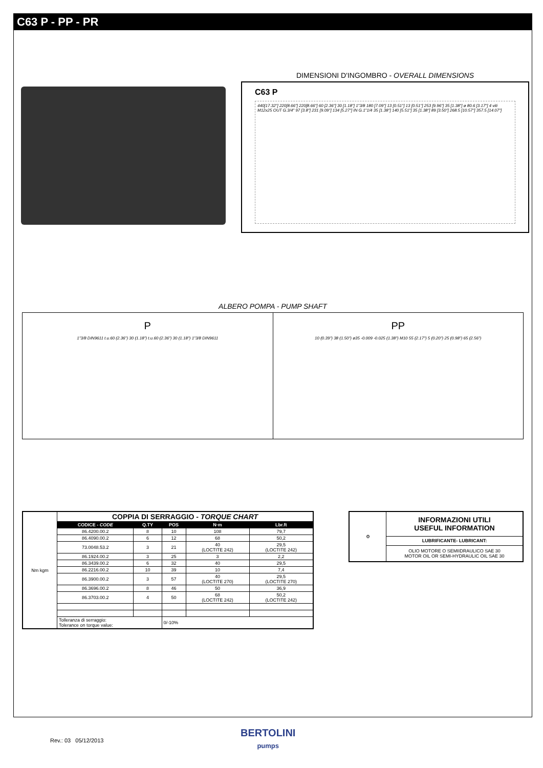C63 P - PP - PR
DIMENSIONI D'INGOMBRO - OVERALL DIMENSIONS
C63 P
440[17.32"] 220[8.66"] 220[8.66"] 60 [2.36"] 30 [1.18"] 1"3/8 180 [7.09"] 13 [0.51"] 13 [0.51"] 253 [9.96"] 35 [1.38"] ø 80.6 [3.17"] 4 viti M12x25 OUT G.3/4" 97 [3.8"] 231 [9.09"] 134 [5.27"] IN G.1"1/4 35 [1.38"] 140 [5.51"] 35 [1.38"] 89 [3.50"] 268.5 [10.57"] 357.5 [14.07"]
ALBERO POMPA - PUMP SHAFT
P
1"3/8 DIN9611 t.u.60 (2.36") 30 (1.18") t.u.60 (2.36") 30 (1.18") 1"3/8 DIN9611
PP
10 (0.39") 38 (1.50") ø35 -0.009 -0.025 (1.38") M10 55 (2.17") 5 (0.20") 25 (0.98") 65 (2.56")
| Nm kgm | COPPIA DI SERRAGGIO - TORQUE CHART | | | | |
| | CODICE - CODE | Q.TY | POS | N·m | Lbr.ft |
| | 86.4200.00.2 | 8 | 10 | 108 | 79,7 |
| | 86.4090.00.2 | 6 | 12 | 68 | 50,2 |
| | 73.0048.53.2 | 3 | 21 | 40 (LOCTITE 242) | 29,5 (LOCTITE 242) |
| | 86.1924.00.2 | 3 | 25 | 3 | 2,2 |
| | 86.3439.00.2 | 6 | 32 | 40 | 29,5 |
| | 86.2216.00.2 | 10 | 39 | 10 | 7,4 |
| | 86.3900.00.2 | 3 | 57 | 40 (LOCTITE 270) | 29,5 (LOCTITE 270) |
| | 86.3696.00.2 | 8 | 46 | 50 | 36,9 |
| | 86.3703.00.2 | 4 | 50 | 68 (LOCTITE 242) | 50,2 (LOCTITE 242) |
| | Tolleranza di serraggio: Tolerance on torque value: | | 0/-10% | | |
| ⚙ | INFORMAZIONI UTILI USEFUL INFORMATION |
| | LUBRIFICANTE- LUBRICANT: |
| | OLIO MOTORE O SEMIIDRAULICO SAE 30 MOTOR OIL OR SEMI-HYDRAULIC OIL SAE 30 |
BERTOLINI
pumps
Rev.: 03 05/12/2013